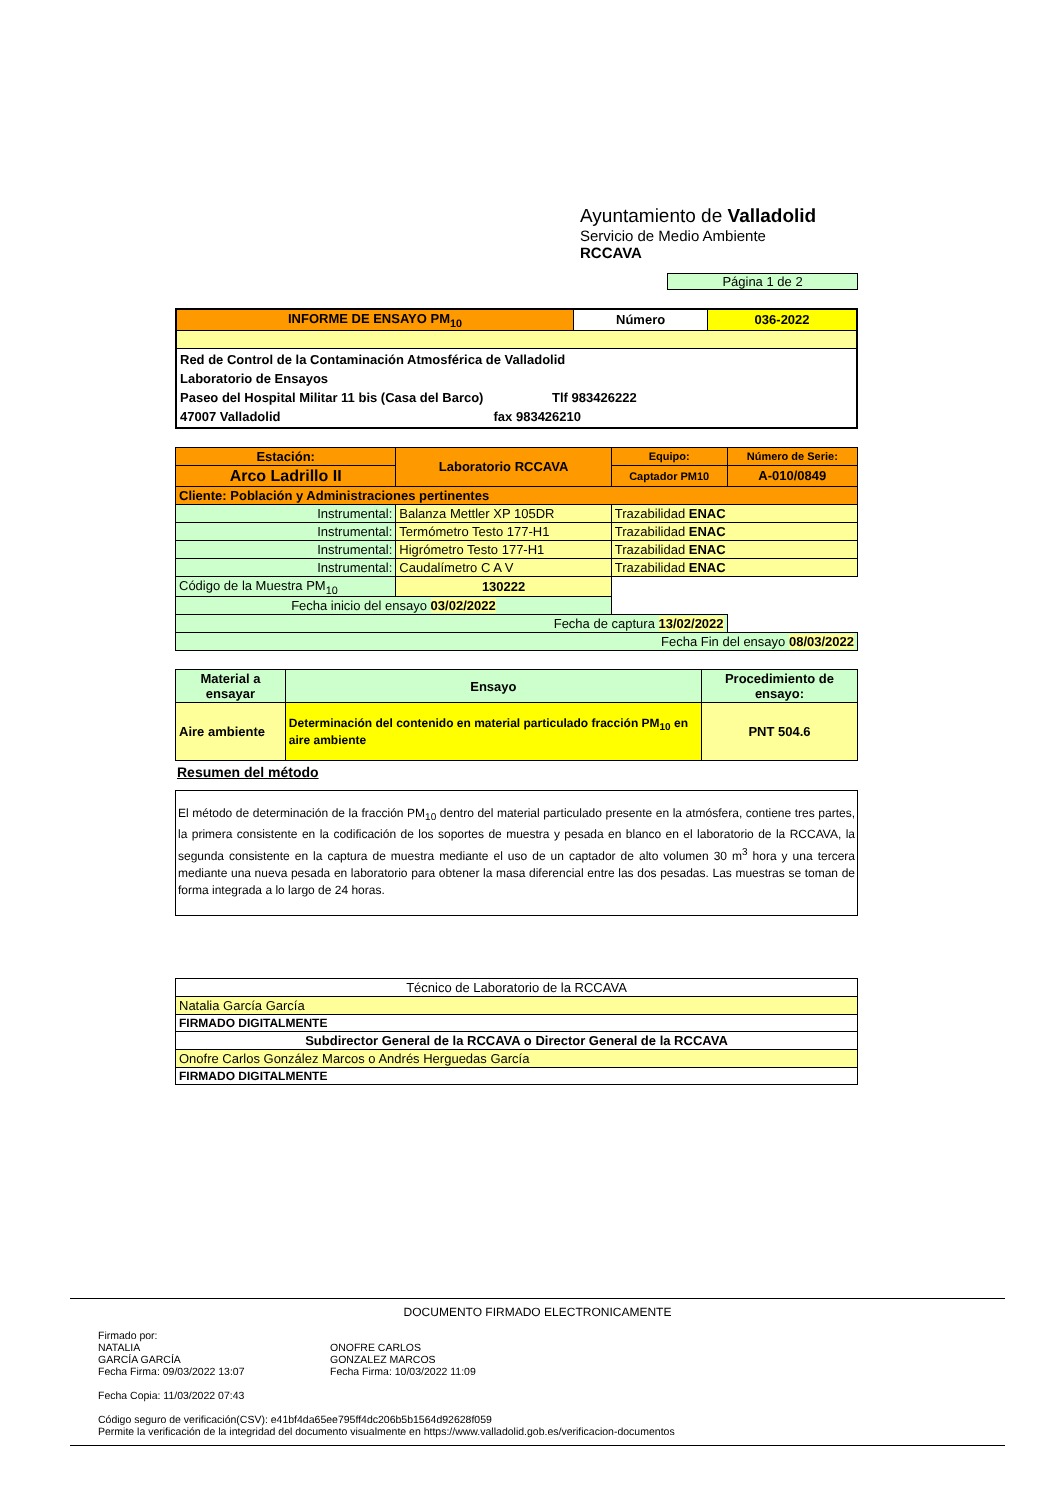Ayuntamiento de Valladolid
Servicio de Medio Ambiente
RCCAVA
Página 1 de 2
| INFORME DE ENSAYO PM<sub>10</sub> | Número | 036-2022 |
| Red de Control de la Contaminación Atmosférica de Valladolid Laboratorio de Ensayos Paseo del Hospital Militar 11 bis (Casa del Barco) Tlf 983426222 47007 Valladolid fax 983426210 | | |
| Estación: | Laboratorio RCCAVA | Equipo: | Número de Serie: |
| Arco Ladrillo II | | Captador PM10 | A-010/0849 |
| Cliente: Población y Administraciones pertinentes | | | |
| Instrumental: | Balanza Mettler XP 105DR | Trazabilidad ENAC | |
| Instrumental: | Termómetro Testo 177-H1 | Trazabilidad ENAC | |
| Instrumental: | Higrómetro Testo 177-H1 | Trazabilidad ENAC | |
| Instrumental: | Caudalímetro C A V | Trazabilidad ENAC | |
| Código de la Muestra PM<sub>10</sub> | 130222 | | |
| Fecha inicio del ensayo 03/02/2022 | | | |
| Fecha de captura 13/02/2022 | | | |
| Fecha Fin del ensayo 08/03/2022 | | | |
| Material a ensayar | Ensayo | Procedimiento de ensayo: |
| --- | --- | --- |
| Aire ambiente | Determinación del contenido en material particulado fracción PM<sub>10</sub> en aire ambiente | PNT 504.6 |
Resumen del método
El método de determinación de la fracción PM<sub>10</sub> dentro del material particulado presente en la atmósfera, contiene tres partes, la primera consistente en la codificación de los soportes de muestra y pesada en blanco en el laboratorio de la RCCAVA, la segunda consistente en la captura de muestra mediante el uso de un captador de alto volumen 30 m<sup>3</sup> hora y una tercera mediante una nueva pesada en laboratorio para obtener la masa diferencial entre las dos pesadas. Las muestras se toman de forma integrada a lo largo de 24 horas.
| Técnico de Laboratorio de la RCCAVA |
| Natalia García García |
| FIRMADO DIGITALMENTE |
| Subdirector General de la RCCAVA o Director General de la RCCAVA |
| Onofre Carlos González Marcos o Andrés Herguedas García |
| FIRMADO DIGITALMENTE |
DOCUMENTO FIRMADO ELECTRONICAMENTE
Firmado por:
NATALIA
GARCÍA GARCÍA
Fecha Firma: 09/03/2022 13:07
ONOFRE CARLOS
GONZALEZ MARCOS
Fecha Firma: 10/03/2022 11:09
Fecha Copia: 11/03/2022 07:43
Código seguro de verificación(CSV): e41bf4da65ee795ff4dc206b5b1564d92628f059
Permite la verificación de la integridad del documento visualmente en https://www.valladolid.gob.es/verificacion-documentos